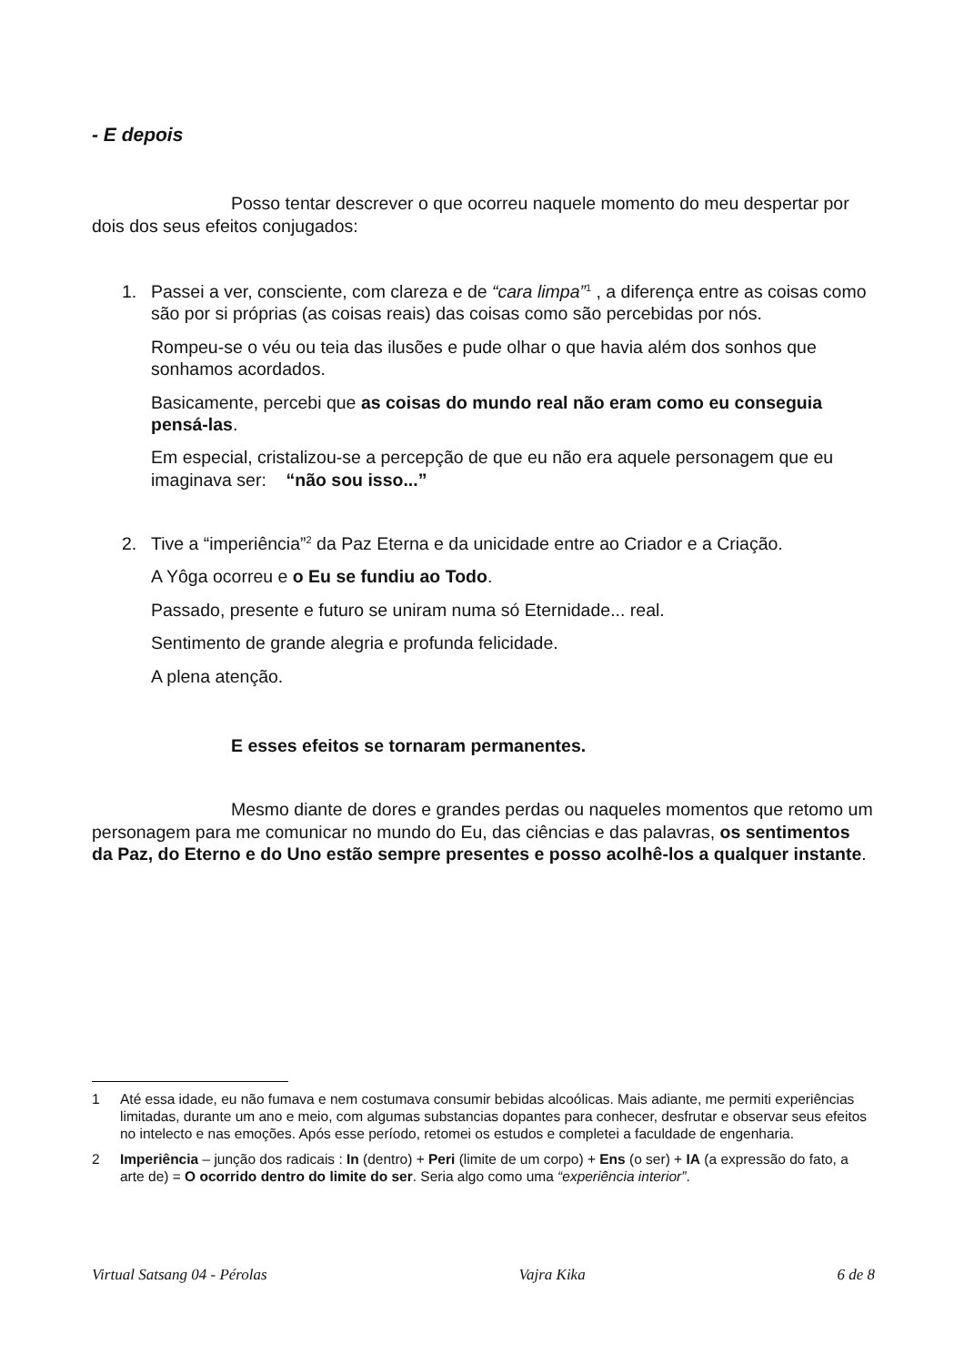- E depois
Posso tentar descrever o que ocorreu naquele momento do meu despertar por dois dos seus efeitos conjugados:
1. Passei a ver, consciente, com clareza e de “cara limpa”<sup>1</sup> , a diferença entre as coisas como são por si próprias (as coisas reais) das coisas como são percebidas por nós.
Rompeu-se o véu ou teia das ilusões e pude olhar o que havia além dos sonhos que sonhamos acordados.
Basicamente, percebi que as coisas do mundo real não eram como eu conseguia pensá-las.
Em especial, cristalizou-se a percepção de que eu não era aquele personagem que eu imaginava ser: “não sou isso...”
2. Tive a “imperiência”<sup>2</sup> da Paz Eterna e da unicidade entre ao Criador e a Criação.
A Yôga ocorreu e o Eu se fundiu ao Todo.
Passado, presente e futuro se uniram numa só Eternidade... real.
Sentimento de grande alegria e profunda felicidade.
A plena atenção.
E esses efeitos se tornaram permanentes.
Mesmo diante de dores e grandes perdas ou naqueles momentos que retomo um personagem para me comunicar no mundo do Eu, das ciências e das palavras, os sentimentos da Paz, do Eterno e do Uno estão sempre presentes e posso acolhê-los a qualquer instante.
1 Até essa idade, eu não fumava e nem costumava consumir bebidas alcoólicas. Mais adiante, me permiti experiências limitadas, durante um ano e meio, com algumas substancias dopantes para conhecer, desfrutar e observar seus efeitos no intelecto e nas emoções. Após esse período, retomei os estudos e completei a faculdade de engenharia.
2 Imperiência – junção dos radicais : In (dentro) + Peri (limite de um corpo) + Ens (o ser) + IA (a expressão do fato, a arte de) = O ocorrido dentro do limite do ser. Seria algo como uma “experiência interior”.
Virtual Satsang 04 - Pérolas Vajra Kika 6 de 8